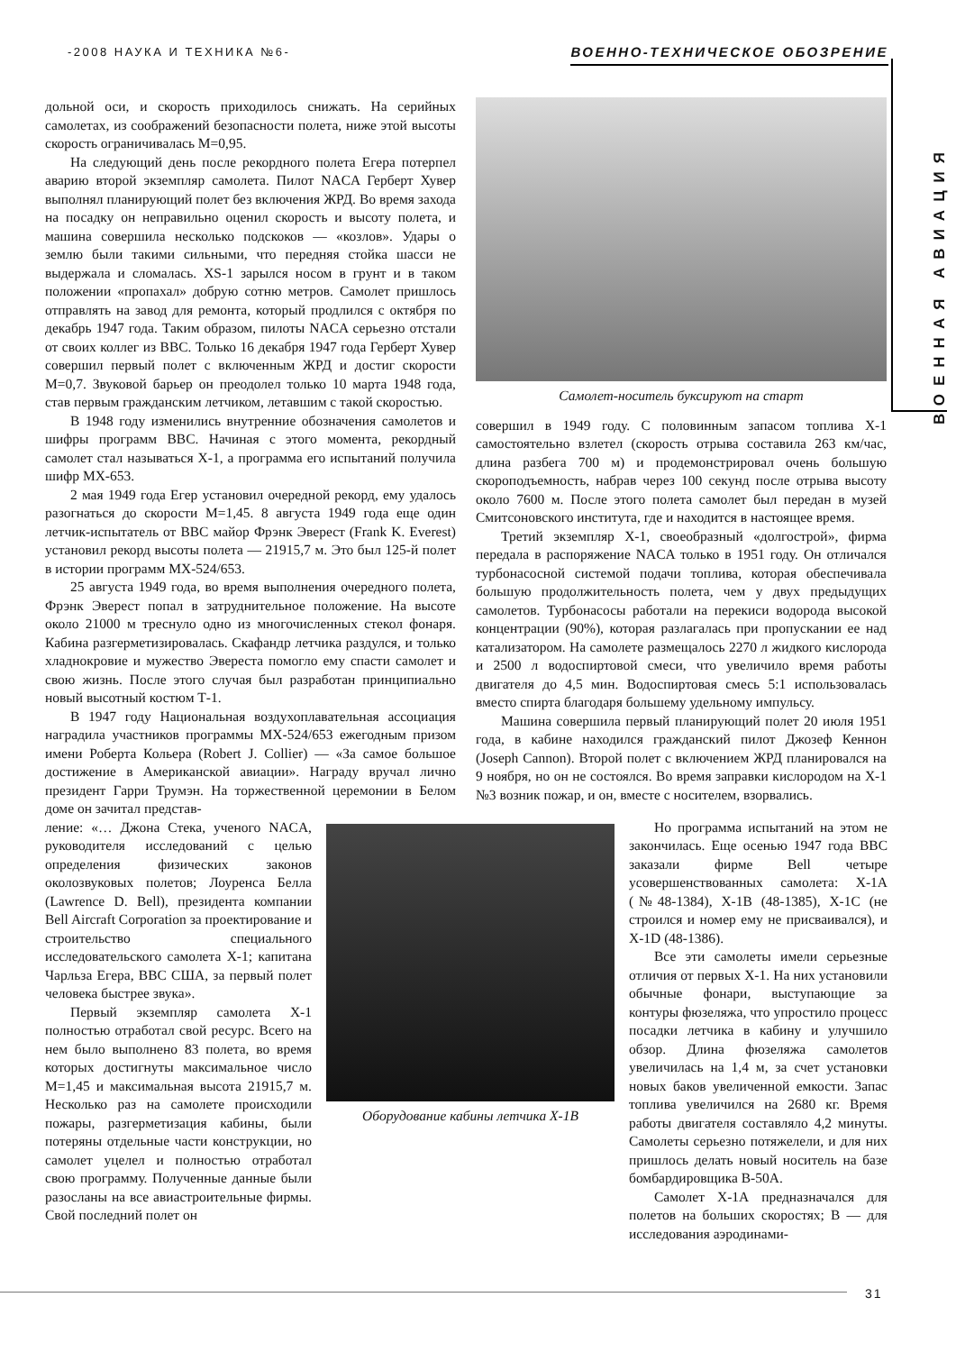-2008 НАУКА И ТЕХНИКА №6- ВОЕННО-ТЕХНИЧЕСКОЕ ОБОЗРЕНИЕ
ВОЕННАЯ АВИАЦИЯ
дольной оси, и скорость приходилось снижать. На серийных самолетах, из соображений безопасности полета, ниже этой высоты скорость ограничивалась М=0,95.
На следующий день после рекордного полета Егера потерпел аварию второй экземпляр самолета. Пилот NACA Герберт Хувер выполнял планирующий полет без включения ЖРД. Во время захода на посадку он неправильно оценил скорость и высоту полета, и машина совершила несколько подскоков — «козлов». Удары о землю были такими сильными, что передняя стойка шасси не выдержала и сломалась. XS-1 зарылся носом в грунт и в таком положении «пропахал» добрую сотню метров. Самолет пришлось отправлять на завод для ремонта, который продлился с октября по декабрь 1947 года. Таким образом, пилоты NACA серьезно отстали от своих коллег из ВВС. Только 16 декабря 1947 года Герберт Хувер совершил первый полет с включенным ЖРД и достиг скорости М=0,7. Звуковой барьер он преодолел только 10 марта 1948 года, став первым гражданским летчиком, летавшим с такой скоростью.
В 1948 году изменились внутренние обозначения самолетов и шифры программ ВВС. Начиная с этого момента, рекордный самолет стал называться Х-1, а программа его испытаний получила шифр МХ-653.
2 мая 1949 года Егер установил очередной рекорд, ему удалось разогнаться до скорости М=1,45. 8 августа 1949 года еще один летчик-испытатель от ВВС майор Фрэнк Эверест (Frank K. Everest) установил рекорд высоты полета — 21915,7 м. Это был 125-й полет в истории программ МХ-524/653.
25 августа 1949 года, во время выполнения очередного полета, Фрэнк Эверест попал в затруднительное положение. На высоте около 21000 м треснуло одно из многочисленных стекол фонаря. Кабина разгерметизировалась. Скафандр летчика раздулся, и только хладнокровие и мужество Эвереста помогло ему спасти самолет и свою жизнь. После этого случая был разработан принципиально новый высотный костюм Т-1.
В 1947 году Национальная воздухоплавательная ассоциация наградила участников программы МХ-524/653 ежегодным призом имени Роберта Кольера (Robert J. Collier) — «За самое большое достижение в Американской авиации». Награду вручал лично президент Гарри Трумэн. На торжественной церемонии в Белом доме он зачитал представ-
Самолет-носитель буксируют на старт
совершил в 1949 году. С половинным запасом топлива Х-1 самостоятельно взлетел (скорость отрыва составила 263 км/час, длина разбега 700 м) и продемонстрировал очень большую скороподъемность, набрав через 100 секунд после отрыва высоту около 7600 м. После этого полета самолет был передан в музей Смитсоновского института, где и находится в настоящее время.
Третий экземпляр Х-1, своеобразный «долгострой», фирма передала в распоряжение NACA только в 1951 году. Он отличался турбонасосной системой подачи топлива, которая обеспечивала большую продолжительность полета, чем у двух предыдущих самолетов. Турбонасосы работали на перекиси водорода высокой концентрации (90%), которая разлагалась при пропускании ее над катализатором. На самолете размещалось 2270 л жидкого кислорода и 2500 л водоспиртовой смеси, что увеличило время работы двигателя до 4,5 мин. Водоспиртовая смесь 5:1 использовалась вместо спирта благодаря большему удельному импульсу.
Машина совершила первый планирующий полет 20 июля 1951 года, в кабине находился гражданский пилот Джозеф Кеннон (Joseph Cannon). Второй полет с включением ЖРД планировался на 9 ноября, но он не состоялся. Во время заправки кислородом на Х-1 №3 возник пожар, и он, вместе с носителем, взорвались.
ление: «… Джона Стека, ученого NACA, руководителя исследований с целью определения физических законов околозвуковых полетов; Лоуренса Белла (Lawrence D. Bell), президента компании Bell Aircraft Corporation за проектирование и строительство специального исследовательского самолета Х-1; капитана Чарльза Егера, ВВС США, за первый полет человека быстрее звука».
Первый экземпляр самолета Х-1 полностью отработал свой ресурс. Всего на нем было выполнено 83 полета, во время которых достигнуты максимальное число М=1,45 и максимальная высота 21915,7 м. Несколько раз на самолете происходили пожары, разгерметизация кабины, были потеряны отдельные части конструкции, но самолет уцелел и полностью отработал свою программу. Полученные данные были разосланы на все авиастроительные фирмы. Свой последний полет он
Оборудование кабины летчика Х-1В
Но программа испытаний на этом не закончилась. Еще осенью 1947 года ВВС заказали фирме Bell четыре усовершенствованных самолета: Х-1А (№48-1384), Х-1В (48-1385), Х-1С (не строился и номер ему не присваивался), и X-1D (48-1386).
Все эти самолеты имели серьезные отличия от первых Х-1. На них установили обычные фонари, выступающие за контуры фюзеляжа, что упростило процесс посадки летчика в кабину и улучшило обзор. Длина фюзеляжа самолетов увеличилась на 1,4 м, за счет установки новых баков увеличенной емкости. Запас топлива увеличился на 2680 кг. Время работы двигателя составляло 4,2 минуты. Самолеты серьезно потяжелели, и для них пришлось делать новый носитель на базе бомбардировщика В-50А.
Самолет Х-1А предназначался для полетов на больших скоростях; В — для исследования аэродинами-
31